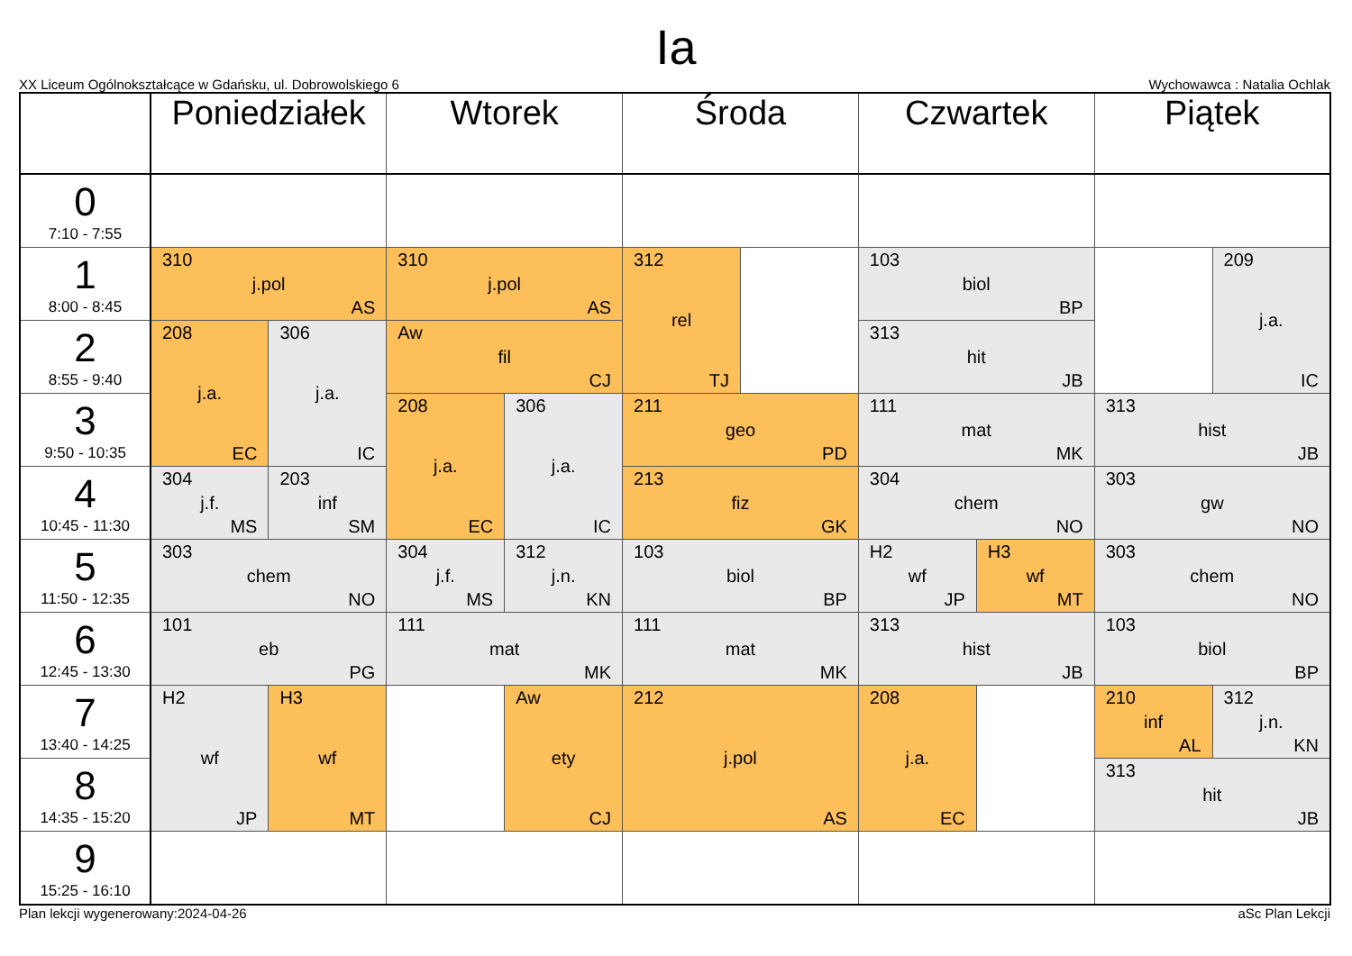Ia
XX Liceum Ogólnokształcące w Gdańsku, ul. Dobrowolskiego 6 Wychowawca : Natalia Ochlak
| | Poniedziałek | | Wtorek | | Środa | | Czwartek | | Piątek | |
| --- | --- | --- | --- | --- | --- | --- | --- | --- | --- | --- |
| 0 7:10 - 7:55 | | | | | | | | | | |
| 1 8:00 - 8:45 | 310 j.pol AS | | 310 j.pol AS | | 312 rel TJ | | 103 biol BP | | | 209 j.a. IC |
| 2 8:55 - 9:40 | 208 j.a. EC | 306 j.a. IC | Aw fil CJ | | | | 313 hit JB | | | |
| 3 9:50 - 10:35 | | | 208 j.a. EC | 306 j.a. IC | 211 geo PD | | 111 mat MK | | 313 hist JB | |
| 4 10:45 - 11:30 | 304 j.f. MS | 203 inf SM | | | 213 fiz GK | | 304 chem NO | | 303 gw NO | |
| 5 11:50 - 12:35 | 303 chem NO | | 304 j.f. MS | 312 j.n. KN | 103 biol BP | | H2 wf JP | H3 wf MT | 303 chem NO | |
| 6 12:45 - 13:30 | 101 eb PG | | 111 mat MK | | 111 mat MK | | 313 hist JB | | 103 biol BP | |
| 7 13:40 - 14:25 | H2 wf JP | H3 wf MT | | Aw ety CJ | 212 j.pol AS | | 208 j.a. EC | | 210 inf AL | 312 j.n. KN |
| 8 14:35 - 15:20 | | | | | | | | | 313 hit JB | |
| 9 15:25 - 16:10 | | | | | | | | | | |
Plan lekcji wygenerowany:2024-04-26 aSc Plan Lekcji